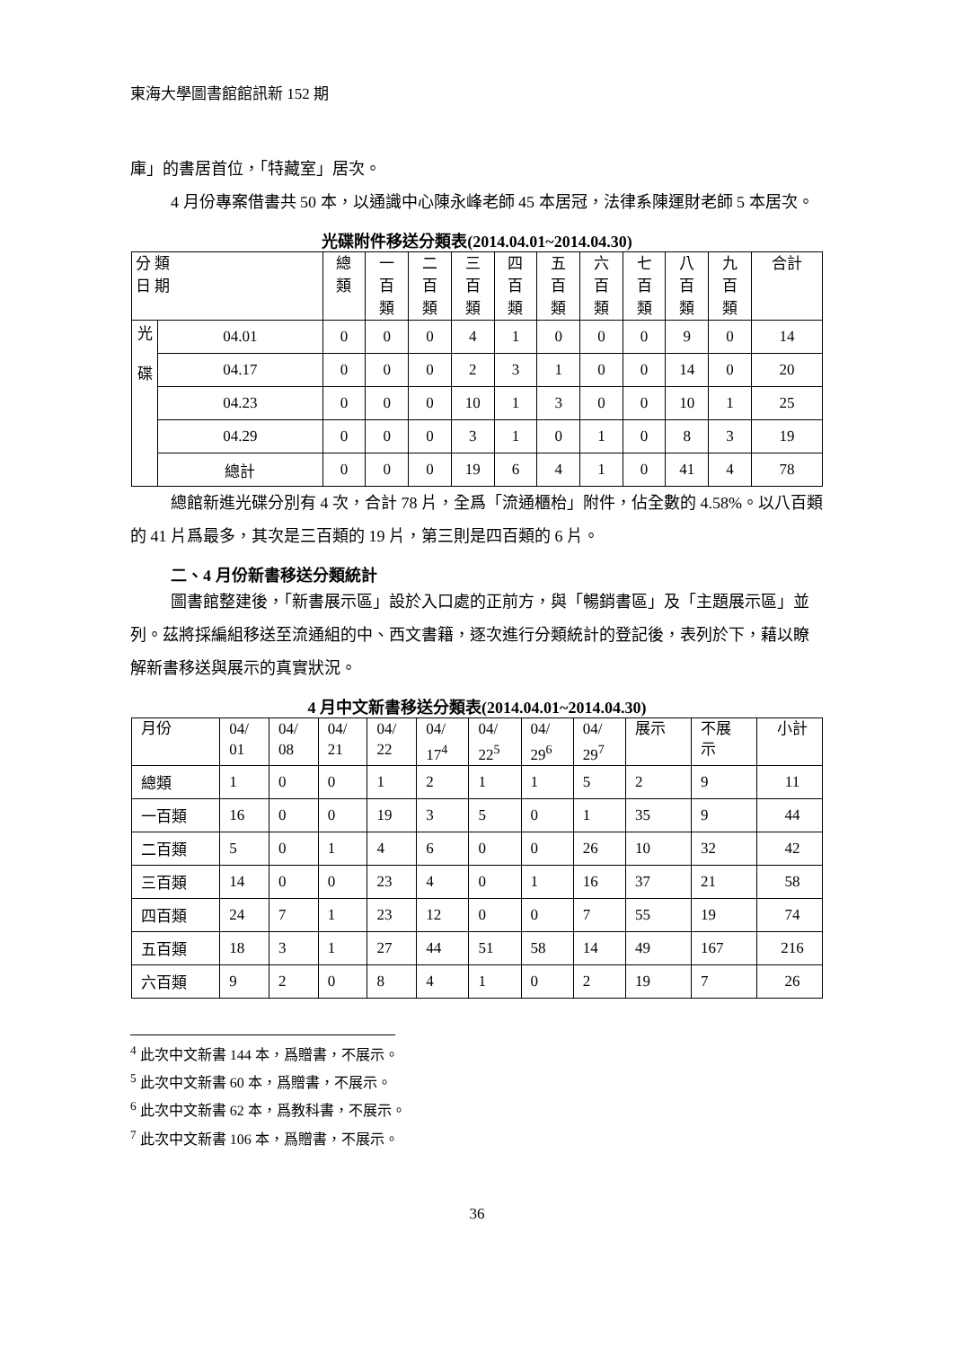東海大學圖書館館訊新 152 期
庫」的書居首位，「特藏室」居次。
4 月份專案借書共 50 本，以通識中心陳永峰老師 45 本居冠，法律系陳運財老師 5 本居次。
光碟附件移送分類表(2014.04.01~2014.04.30)
| 分 類 日 期 | | 總 類 | 一 百 類 | 二 百 類 | 三 百 類 | 四 百 類 | 五 百 類 | 六 百 類 | 七 百 類 | 八 百 類 | 九 百 類 | 合計 |
| --- | --- | --- | --- | --- | --- | --- | --- | --- | --- | --- | --- | --- |
| 光 碟 | 04.01 | 0 | 0 | 0 | 4 | 1 | 0 | 0 | 0 | 9 | 0 | 14 |
| | 04.17 | 0 | 0 | 0 | 2 | 3 | 1 | 0 | 0 | 14 | 0 | 20 |
| | 04.23 | 0 | 0 | 0 | 10 | 1 | 3 | 0 | 0 | 10 | 1 | 25 |
| | 04.29 | 0 | 0 | 0 | 3 | 1 | 0 | 1 | 0 | 8 | 3 | 19 |
| | 總計 | 0 | 0 | 0 | 19 | 6 | 4 | 1 | 0 | 41 | 4 | 78 |
總館新進光碟分別有 4 次，合計 78 片，全爲「流通櫃枱」附件，佔全數的 4.58%。以八百類的 41 片爲最多，其次是三百類的 19 片，第三則是四百類的 6 片。
二、4 月份新書移送分類統計
圖書館整建後，「新書展示區」設於入口處的正前方，與「暢銷書區」及「主題展示區」並列。茲將採編組移送至流通組的中、西文書籍，逐次進行分類統計的登記後，表列於下，藉以瞭解新書移送與展示的真實狀況。
4 月中文新書移送分類表(2014.04.01~2014.04.30)
| 月份 | 04/ 01 | 04/ 08 | 04/ 21 | 04/ 22 | 04/ 17<sup>4</sup> | 04/ 22<sup>5</sup> | 04/ 29<sup>6</sup> | 04/ 29<sup>7</sup> | 展示 | 不展 示 | 小計 |
| --- | --- | --- | --- | --- | --- | --- | --- | --- | --- | --- | --- |
| 總類 | 1 | 0 | 0 | 1 | 2 | 1 | 1 | 5 | 2 | 9 | 11 |
| 一百類 | 16 | 0 | 0 | 19 | 3 | 5 | 0 | 1 | 35 | 9 | 44 |
| 二百類 | 5 | 0 | 1 | 4 | 6 | 0 | 0 | 26 | 10 | 32 | 42 |
| 三百類 | 14 | 0 | 0 | 23 | 4 | 0 | 1 | 16 | 37 | 21 | 58 |
| 四百類 | 24 | 7 | 1 | 23 | 12 | 0 | 0 | 7 | 55 | 19 | 74 |
| 五百類 | 18 | 3 | 1 | 27 | 44 | 51 | 58 | 14 | 49 | 167 | 216 |
| 六百類 | 9 | 2 | 0 | 8 | 4 | 1 | 0 | 2 | 19 | 7 | 26 |
<sup>4</sup> 此次中文新書 144 本，爲贈書，不展示。
<sup>5</sup> 此次中文新書 60 本，爲贈書，不展示。
<sup>6</sup> 此次中文新書 62 本，爲教科書，不展示。
<sup>7</sup> 此次中文新書 106 本，爲贈書，不展示。
36